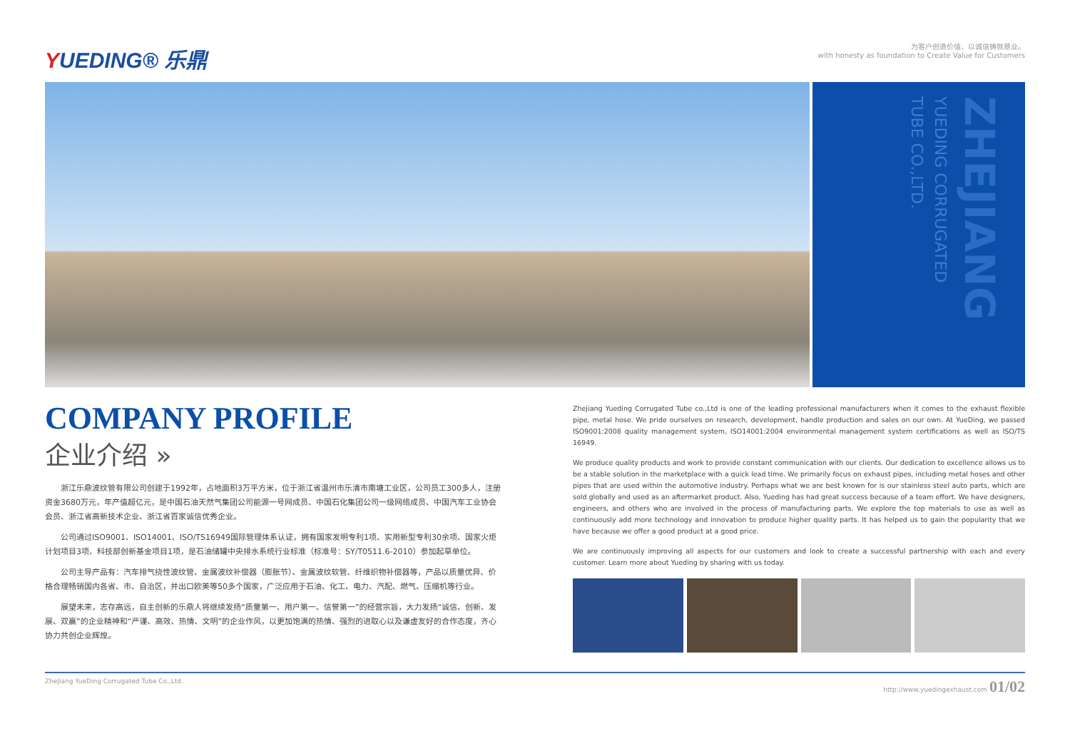YUEDING® 乐鼎
为客户创造价值，以诚信铸就基业。
with honesty as foundation to Create Value for Customers
ZHEJIANG
YUEDING CORRUGATED
TUBE CO.,LTD.
COMPANY PROFILE
企业介绍 »
浙江乐鼎波纹管有限公司创建于1992年，占地面积3万平方米，位于浙江省温州市乐清市南塘工业区，公司员工300多人，注册资金3680万元，年产值超亿元，是中国石油天然气集团公司能源一号网成员、中国石化集团公司一级网络成员、中国汽车工业协会会员、浙江省高新技术企业、浙江省百家诚信优秀企业。
公司通过ISO9001、ISO14001、ISO/TS16949国际管理体系认证，拥有国家发明专利1项、实用新型专利30余项、国家火炬计划项目3项、科技部创新基金项目1项，是石油储罐中央排水系统行业标准（标准号：SY/T0511.6-2010）参加起草单位。
公司主导产品有：汽车排气挠性波纹管、金属波纹补偿器（膨胀节）、金属波纹软管、纤维织物补偿器等，产品以质量优异、价格合理畅销国内各省、市、自治区，并出口欧美等50多个国家，广泛应用于石油、化工、电力、汽配、燃气、压缩机等行业。
展望未来，志存高远，自主创新的乐鼎人将继续发扬“质量第一、用户第一、信誉第一”的经营宗旨，大力发扬“诚信、创新、发展、双赢”的企业精神和“严谨、高效、热情、文明”的企业作风，以更加饱满的热情、强烈的进取心以及谦虚友好的合作态度，齐心协力共创企业辉煌。
Zhejiang Yueding Corrugated Tube co.,Ltd is one of the leading professional manufacturers when it comes to the exhaust flexible pipe, metal hose. We pride ourselves on research, development, handle production and sales on our own. At YueDing, we passed ISO9001:2008 quality management system, ISO14001:2004 environmental management system certifications as well as ISO/TS 16949.
We produce quality products and work to provide constant communication with our clients. Our dedication to excellence allows us to be a stable solution in the marketplace with a quick lead time. We primarily focus on exhaust pipes, including metal hoses and other pipes that are used within the automotive industry. Perhaps what we are best known for is our stainless steel auto parts, which are sold globally and used as an aftermarket product. Also, Yueding has had great success because of a team effort. We have designers, engineers, and others who are involved in the process of manufacturing parts. We explore the top materials to use as well as continuously add more technology and innovation to produce higher quality parts. It has helped us to gain the popularity that we have because we offer a good product at a good price.
We are continuously improving all aspects for our customers and look to create a successful partnership with each and every customer. Learn more about Yueding by sharing with us today.
ZheJiang YueDing Corrugated Tube Co.,Ltd. http://www.yuedingexhaust.com 01/02